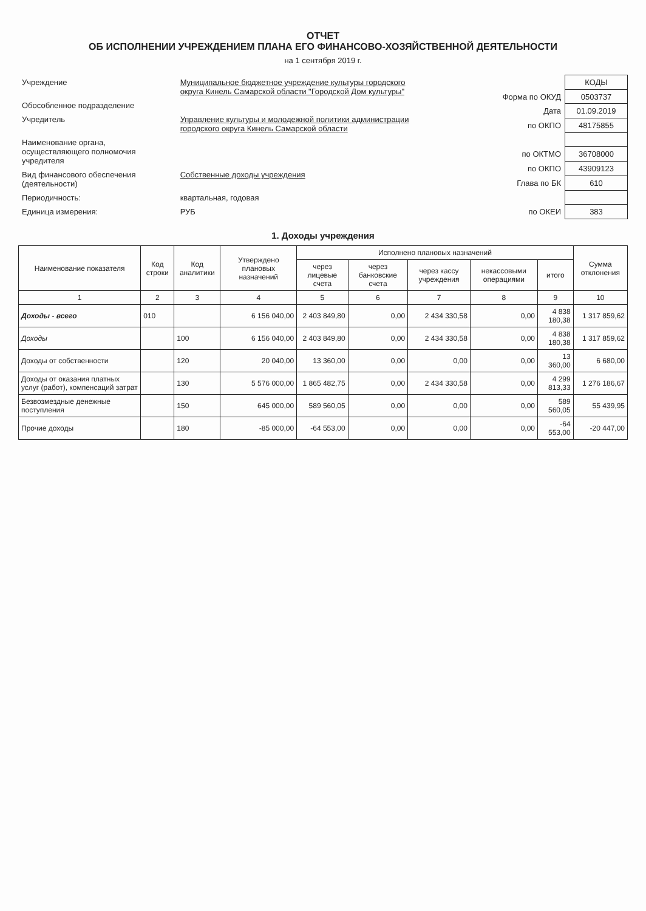ОТЧЕТ
ОБ ИСПОЛНЕНИИ УЧРЕЖДЕНИЕМ ПЛАНА ЕГО ФИНАНСОВО-ХОЗЯЙСТВЕННОЙ ДЕЯТЕЛЬНОСТИ
на 1 сентября 2019 г.
| Учреждение | Муниципальное бюджетное учреждение культуры городского округа Кинель Самарской области "Городской Дом культуры" |
| Обособленное подразделение | |
| Учредитель | Управление культуры и молодежной политики администрации городского округа Кинель Самарской области |
| Наименование органа, осуществляющего полномочия учредителя | |
| Вид финансового обеспечения (деятельности) | Собственные доходы учреждения |
| Периодичность: | квартальная, годовая |
| Единица измерения: | РУБ |
| | КОДЫ |
| Форма по ОКУД | 0503737 |
| Дата | 01.09.2019 |
| по ОКПО | 48175855 |
| по ОКТМО | 36708000 |
| по ОКПО | 43909123 |
| Глава по БК | 610 |
| по ОКЕИ | 383 |
1. Доходы учреждения
| Наименование показателя | Код строки | Код аналитики | Утверждено плановых назначений | Исполнено плановых назначений | | | | | Сумма отклонения |
| --- | --- | --- | --- | --- | --- | --- | --- | --- | --- |
| | | | | через лицевые счета | через банковские счета | через кассу учреждения | некассовыми операциями | итого | |
| 1 | 2 | 3 | 4 | 5 | 6 | 7 | 8 | 9 | 10 |
| Доходы - всего | 010 | | 6 156 040,00 | 2 403 849,80 | 0,00 | 2 434 330,58 | 0,00 | 4 838 180,38 | 1 317 859,62 |
| Доходы | | 100 | 6 156 040,00 | 2 403 849,80 | 0,00 | 2 434 330,58 | 0,00 | 4 838 180,38 | 1 317 859,62 |
| Доходы от собственности | | 120 | 20 040,00 | 13 360,00 | 0,00 | 0,00 | 0,00 | 13 360,00 | 6 680,00 |
| Доходы от оказания платных услуг (работ), компенсаций затрат | | 130 | 5 576 000,00 | 1 865 482,75 | 0,00 | 2 434 330,58 | 0,00 | 4 299 813,33 | 1 276 186,67 |
| Безвозмездные денежные поступления | | 150 | 645 000,00 | 589 560,05 | 0,00 | 0,00 | 0,00 | 589 560,05 | 55 439,95 |
| Прочие доходы | | 180 | -85 000,00 | -64 553,00 | 0,00 | 0,00 | 0,00 | -64 553,00 | -20 447,00 |